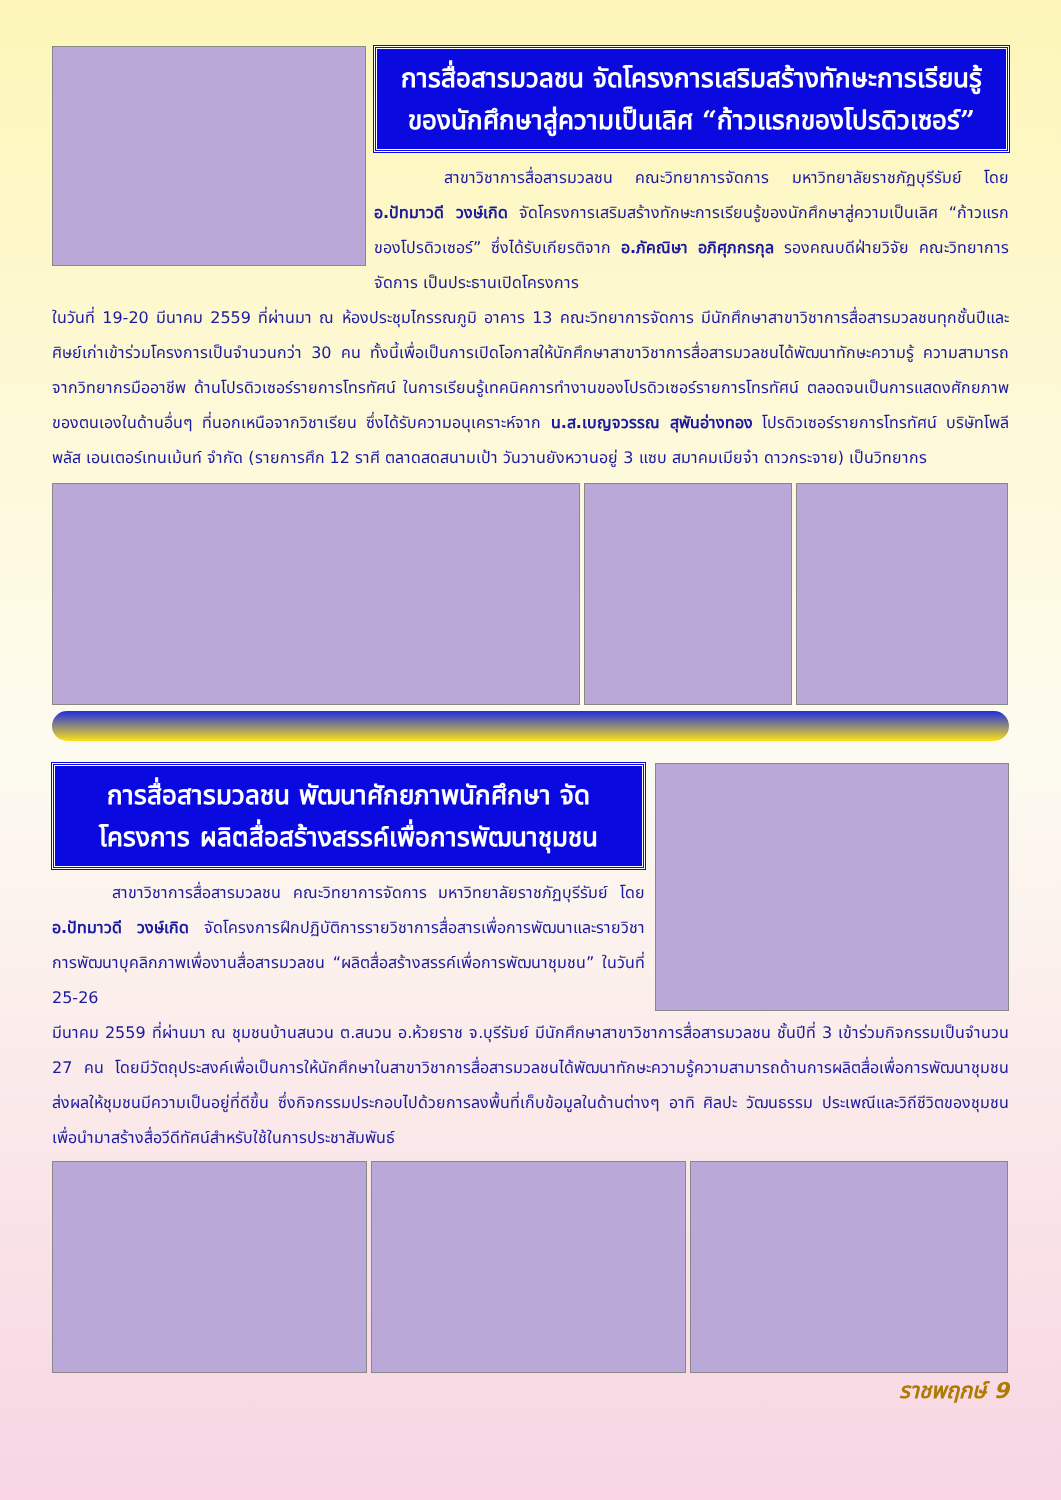การสื่อสารมวลชน จัดโครงการเสริมสร้างทักษะการเรียนรู้ ของนักศึกษาสู่ความเป็นเลิศ “ก้าวแรกของโปรดิวเซอร์”
สาขาวิชาการสื่อสารมวลชน คณะวิทยาการจัดการ มหาวิทยาลัยราชภัฏบุรีรัมย์ โดย อ.ปัทมาวดี วงษ์เกิด จัดโครงการเสริมสร้างทักษะการเรียนรู้ของนักศึกษาสู่ความเป็นเลิศ “ก้าวแรกของโปรดิวเซอร์” ซึ่งได้รับเกียรติจาก อ.ภัคณิษา อภิศุภกรกุล รองคณบดีฝ่ายวิจัย คณะวิทยาการจัดการ เป็นประธานเปิดโครงการ
ในวันที่ 19-20 มีนาคม 2559 ที่ผ่านมา ณ ห้องประชุมไกรรณภูมิ อาคาร 13 คณะวิทยาการจัดการ มีนักศึกษาสาขาวิชาการสื่อสารมวลชนทุกชั้นปีและศิษย์เก่าเข้าร่วมโครงการเป็นจำนวนกว่า 30 คน ทั้งนี้เพื่อเป็นการเปิดโอกาสให้นักศึกษาสาขาวิชาการสื่อสารมวลชนได้พัฒนาทักษะความรู้ ความสามารถ จากวิทยากรมืออาชีพ ด้านโปรดิวเซอร์รายการโทรทัศน์ ในการเรียนรู้เทคนิคการทำงานของโปรดิวเซอร์รายการโทรทัศน์ ตลอดจนเป็นการแสดงศักยภาพของตนเองในด้านอื่นๆ ที่นอกเหนือจากวิชาเรียน ซึ่งได้รับความอนุเคราะห์จาก น.ส.เบญจวรรณ สุพันอ่างทอง โปรดิวเซอร์รายการโทรทัศน์ บริษัทโพลีพลัส เอนเตอร์เทนเม้นท์ จำกัด (รายการศึก 12 ราศี ตลาดสดสนามเป้า วันวานยังหวานอยู่ 3 แซบ สมาคมเมียจ๋า ดาวกระจาย) เป็นวิทยากร
การสื่อสารมวลชน พัฒนาศักยภาพนักศึกษา จัดโครงการ ผลิตสื่อสร้างสรรค์เพื่อการพัฒนาชุมชน
สาขาวิชาการสื่อสารมวลชน คณะวิทยาการจัดการ มหาวิทยาลัยราชภัฏบุรีรัมย์ โดย อ.ปัทมาวดี วงษ์เกิด จัดโครงการฝึกปฏิบัติการรายวิชาการสื่อสารเพื่อการพัฒนาและรายวิชาการพัฒนาบุคลิกภาพเพื่องานสื่อสารมวลชน “ผลิตสื่อสร้างสรรค์เพื่อการพัฒนาชุมชน” ในวันที่ 25-26
มีนาคม 2559 ที่ผ่านมา ณ ชุมชนบ้านสนวน ต.สนวน อ.ห้วยราช จ.บุรีรัมย์ มีนักศึกษาสาขาวิชาการสื่อสารมวลชน ชั้นปีที่ 3 เข้าร่วมกิจกรรมเป็นจำนวน 27 คน โดยมีวัตถุประสงค์เพื่อเป็นการให้นักศึกษาในสาขาวิชาการสื่อสารมวลชนได้พัฒนาทักษะความรู้ความสามารถด้านการผลิตสื่อเพื่อการพัฒนาชุมชน ส่งผลให้ชุมชนมีความเป็นอยู่ที่ดีขึ้น ซึ่งกิจกรรมประกอบไปด้วยการลงพื้นที่เก็บข้อมูลในด้านต่างๆ อาทิ ศิลปะ วัฒนธรรม ประเพณีและวิถีชีวิตของชุมชน เพื่อนำมาสร้างสื่อวีดีทัศน์สำหรับใช้ในการประชาสัมพันธ์
ราชพฤกษ์ 9